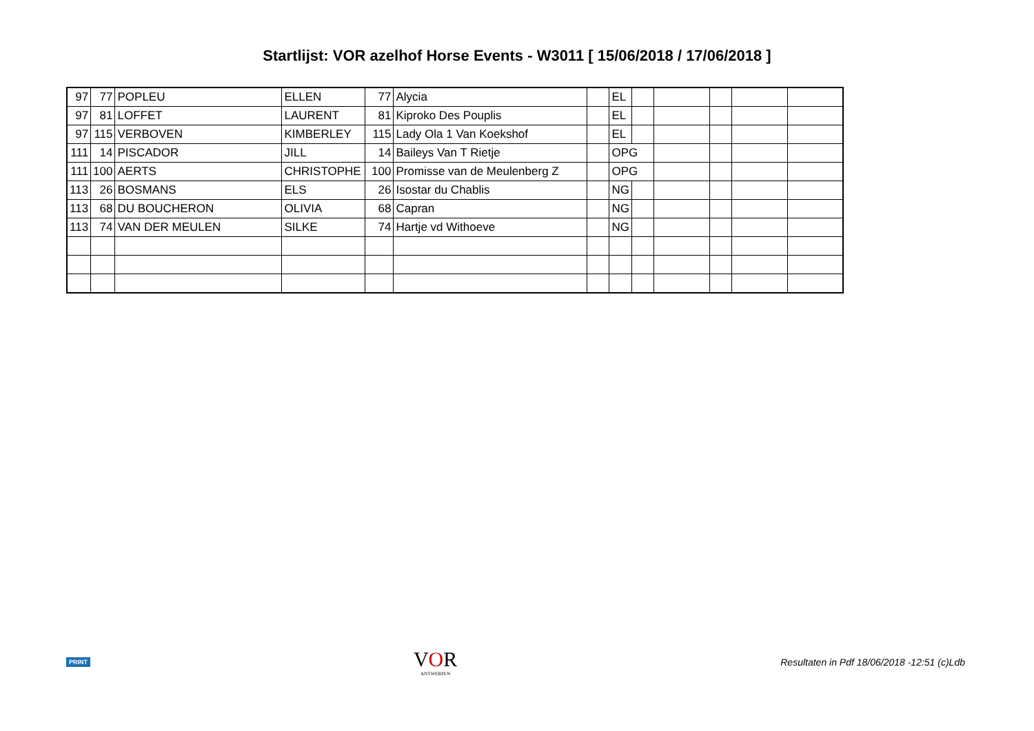Startlijst: VOR azelhof Horse Events - W3011 [ 15/06/2018 / 17/06/2018 ]
| 97 | 77 | POPLEU | ELLEN | 77 | Alycia | | EL | | | | | |
| 97 | 81 | LOFFET | LAURENT | 81 | Kiproko Des Pouplis | | EL | | | | | |
| 97 | 115 | VERBOVEN | KIMBERLEY | 115 | Lady Ola 1 Van Koekshof | | EL | | | | | |
| 111 | 14 | PISCADOR | JILL | 14 | Baileys Van T Rietje | | OPG | | | | | |
| 111 | 100 | AERTS | CHRISTOPHE | 100 | Promisse van de Meulenberg Z | | OPG | | | | | |
| 113 | 26 | BOSMANS | ELS | 26 | Isostar du Chablis | | NG | | | | | |
| 113 | 68 | DU BOUCHERON | OLIVIA | 68 | Capran | | NG | | | | | |
| 113 | 74 | VAN DER MEULEN | SILKE | 74 | Hartje vd Withoeve | | NG | | | | | |
PRINT
VOR
ANTWERPEN
Resultaten in Pdf 18/06/2018 -12:51 (c)Ldb